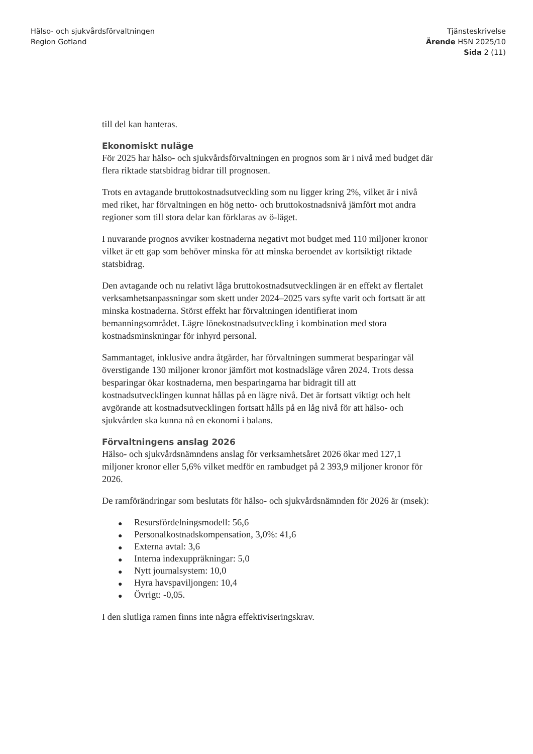Hälso- och sjukvårdsförvaltningen
Region Gotland
Tjänsteskrivelse
Ärende HSN 2025/10
Sida 2 (11)
till del kan hanteras.
Ekonomiskt nuläge
För 2025 har hälso- och sjukvårdsförvaltningen en prognos som är i nivå med budget där flera riktade statsbidrag bidrar till prognosen.
Trots en avtagande bruttokostnadsutveckling som nu ligger kring 2%, vilket är i nivå med riket, har förvaltningen en hög netto- och bruttokostnadsnivå jämfört mot andra regioner som till stora delar kan förklaras av ö-läget.
I nuvarande prognos avviker kostnaderna negativt mot budget med 110 miljoner kronor vilket är ett gap som behöver minska för att minska beroendet av kortsiktigt riktade statsbidrag.
Den avtagande och nu relativt låga bruttokostnadsutvecklingen är en effekt av flertalet verksamhetsanpassningar som skett under 2024–2025 vars syfte varit och fortsatt är att minska kostnaderna. Störst effekt har förvaltningen identifierat inom bemanningsområdet. Lägre lönekostnadsutveckling i kombination med stora kostnadsminskningar för inhyrd personal.
Sammantaget, inklusive andra åtgärder, har förvaltningen summerat besparingar väl överstigande 130 miljoner kronor jämfört mot kostnadsläge våren 2024. Trots dessa besparingar ökar kostnaderna, men besparingarna har bidragit till att kostnadsutvecklingen kunnat hållas på en lägre nivå. Det är fortsatt viktigt och helt avgörande att kostnadsutvecklingen fortsatt hålls på en låg nivå för att hälso- och sjukvården ska kunna nå en ekonomi i balans.
Förvaltningens anslag 2026
Hälso- och sjukvårdsnämndens anslag för verksamhetsåret 2026 ökar med 127,1 miljoner kronor eller 5,6% vilket medför en rambudget på 2 393,9 miljoner kronor för 2026.
De ramförändringar som beslutats för hälso- och sjukvårdsnämnden för 2026 är (msek):
● Resursfördelningsmodell: 56,6
● Personalkostnadskompensation, 3,0%: 41,6
● Externa avtal: 3,6
● Interna indexuppräkningar: 5,0
● Nytt journalsystem: 10,0
● Hyra havspaviljongen: 10,4
● Övrigt: -0,05.
I den slutliga ramen finns inte några effektiviseringskrav.